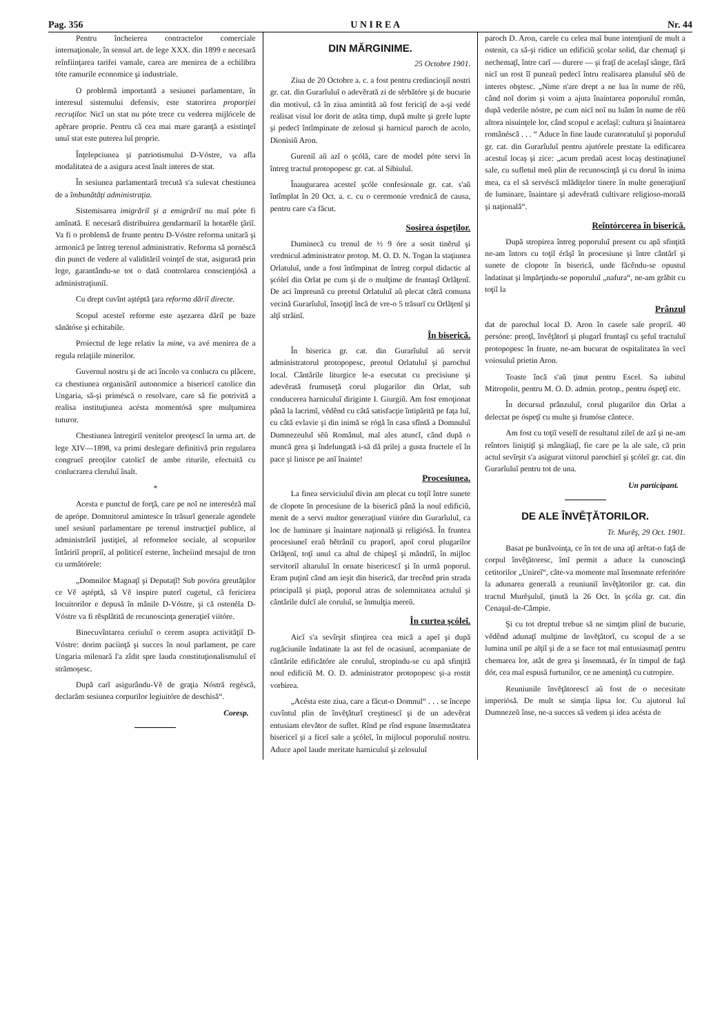Pag. 356 U N I R E A Nr. 44
Pentru încheierea contractelor comerciale internaţionale, în sensul art. de lege XXX. din 1899 e necesară reînfiinţarea tarifei vamale, carea are menirea de a echilibra tóte ramurile economice şi industriale.
O problemă importantă a sesiunei parlamentare, în interesul sistemului defensiv, este statorirea proporţiei recruţilor. Nicĭ un stat nu póte trece cu vederea mijlócele de apĕrare proprie. Pentru că cea mai mare garanţă a esistinţeĭ unuĭ stat este puterea luĭ proprie.
Înţelepciunea şi patriotismului D-Vóstre, va afla modalitatea de a asigura acest înalt interes de stat.
În sesiunea parlamentară trecută s'a sulevat chestiunea de a îmbunătăţi administraţia.
Sistemisarea imigrăriĭ şi a emigrăriĭ nu maĭ póte fi amînată. E necesară distribuirea gendarmariĭ la hotarĕle ţăriĭ. Va fi o problemă de frunte pentru D-Vóstre reforma unitară şi armonică pe întreg terenul administrativ. Reforma să pornéscă din punct de vedere al validităriĭ voinţeĭ de stat, asigurată prin lege, garantându-se tot o dată controlarea conscienţiósă a administraţiuniĭ.
Cu drept cuvînt aştéptă ţara reforma dăriĭ directe.
Scopul acesteĭ reforme este aşezarea dăriĭ pe baze sănătóse şi echitabile.
Proiectul de lege relativ la mine, va avé menirea de a regula relaţiile minerilor.
Guvernul nostru şi de aci încolo va conlucra cu plăcere, ca chestiunea organisăriĭ autonomice a bisericeĭ catolice din Ungaria, să-şi priméscă o resolvare, care să fie potrivită a realisa instituţiunea acésta momentósă spre mulţumirea tuturor.
Chestiunea întregiriĭ venitelor preoţescĭ în urma art. de lege XIV—1898, va primi deslegare definitivă prin regularea congrueĭ preoţilor catolicĭ de ambe riturile, efectuită cu conlucrarea cleruluĭ înalt.
*
Acesta e punctul de forţă, care pe noĭ ne intereséză maĭ de aprópe. Domnitorul amintesce în trăsurĭ generale agendele uneĭ sesiunĭ parlamentare pe terenul instrucţieĭ publice, al administrăriĭ justiţieĭ, al reformelor sociale, al scopurilor întăririĭ propriĭ, al politiceĭ esterne, încheiind mesajul de tron cu următórele:
„Domnilor Magnaţĭ şi Deputaţĭ! Sub povóra greutăţilor ce Vĕ aştéptă, să Vĕ inspire puterĭ cugetul, că fericirea locuitorilor e depusă în mânile D-Vóstre, şi că ostenéla D-Vóstre va fi rĕsplătită de recunoscinţa generaţieĭ viitóre.
Binecuvîntarea ceriuluĭ o cerem asupra activităţiĭ D-Vóstre: dorim paciinţă şi succes în noul parlament, pe care Ungaria milenară l'a zîdit spre lauda constituţionalismuluĭ eĭ strămoşesc.
După carĭ asigurându-Vĕ de graţia Nóstră regéscă, declarăm sesiunea corpurilor legiuitóre de deschisă“.
Coresp.
DIN MĂRGINIME.
25 Octobre 1901.
Ziua de 20 Octobre a. c. a fost pentru credincioşiĭ nostri gr. cat. din Gurarîuluĭ o adevĕrată zi de sĕrbătóre şi de bucurie din motivul, că în ziua amintită aŭ fost fericiţĭ de a-şi vedé realisat visul lor dorit de atâta timp, după multe şi greIe lupte şi pedecĭ întîmpinate de zelosul şi harnicul paroch de acolo, Dionisiŭ Aron.
Gureniĭ aŭ azĭ o şcólă, care de model póte servi în întreg tractul protopopesc gr. cat. al Sibiuluĭ.
Înaugurarea acesteĭ şcóle confesionale gr. cat. s'aŭ întîmplat în 20 Oct. a. c. cu o ceremonie vrednică de causa, pentru care s'a făcut.
Sosirea óspeţilor.
Duminecă cu trenul de ½ 9 óre a sosit tinĕrul şi vrednicul administrator protop. M. O. D. N. Togan la staţiunea Orlatuluĭ, unde a fost întîmpinat de întreg corpul didactic al şcóleĭ din Orlat pe cum şi de o mulţime de fruntaşĭ Orlăţenĭ. De aci împreună cu preotul Orlatuluĭ aŭ plecat cătră comuna vecină Gurarîuluĭ, însoţiţĭ încă de vre-o 5 trăsurĭ cu Orlăţenĭ şi alţĭ străinĭ.
În biserică.
În biserica gr. cat. din Gurarîuluĭ aŭ servit administratorul protopopesc, preotul Orlatuluĭ şi parochul local. Cântările liturgice le-a esecutat cu precisiune şi adevĕrată frumuseţă corul plugarilor din Orlat, sub conducerea harniculuĭ diriginte I. Giurgiŭ. Am fost emoţionat până la lacrimĭ, vĕdênd cu câtă satisfacţie întipărită pe faţa luĭ, cu câtă evlavie şi din inimă se rógă în casa sfîntă a Domnuluĭ Dumnezeuluĭ sĕŭ Românul, maĭ ales atuncĭ, când după o muncă grea şi îndelungată i-să dă prilej a gusta fructele eĭ în pace şi linisce pe anĭ înainte!
Procesiunea.
La finea serviciuluĭ divin am plecat cu toţiĭ între sunete de clopote în procesiune de la biserică până la noul edificiŭ, menit de a servi multor generaţiunĭ viitóre din Gurarîuluĭ, ca loc de luminare şi înaintare naţională şi religiósă. În fruntea procesiuneĭ eraŭ bĕtrâniĭ cu praporĭ, apoĭ corul plugarilor Orlăţenĭ, toţĭ unul ca altul de chipeşĭ şi mândriĭ, în mijloc servitoriĭ altaruluĭ în ornate bisericescĭ şi în urmă poporul. Eram puţinĭ când am ieşit din biserică, dar trecênd prin strada principală şi piaţă, poporul atras de solemnitatea actuluĭ şi cântările dulcĭ ale coruluĭ, se înmulţia mereŭ.
În curtea şcóleĭ.
Aicĭ s'a sevîrşit sfinţirea cea mică a apeĭ şi după rugăciunile îndatinate la ast fel de ocasiunĭ, acompaniate de cântările edificătóre ale coruluĭ, stropindu-se cu apă sfinţită noul edificiŭ M. O. D. administrator protopopesc şi-a rostit vorbirea.
„Acésta este ziua, care a făcut-o Domnul“ . . . se începe cuvîntul plin de învĕţăturĭ creştinescĭ şi de un adevĕrat entusiam elevător de suflet. Rînd pe rînd espune însemnătatea bisericeĭ şi a ficeĭ sale a şcóleĭ, în mijlocul poporuluĭ nostru. Aduce apoĭ laude meritate harniculuĭ şi zelosuluĭ
paroch D. Aron, carele cu celea maĭ bune intenţiunĭ de mult a ostenit, ca să-şi ridice un edificiŭ şcolar solid, dar chemaţĭ şi nechemaţĭ, între carĭ — durere — şi fraţĭ de acelaşĭ sânge, fără nicĭ un rost îĭ puneaŭ pedecĭ întru realisarea planuluĭ sĕŭ de interes obştesc. „Nime n'are drept a ne lua în nume de rĕŭ, când noĭ dorim şi voim a ajuta înaintarea poporuluĭ român, după vederile nóstre, pe cum nicĭ noĭ nu luăm în nume de rĕŭ altora nisuinţele lor, când scopul e acelaşĭ: cultura şi înaintarea românéscă . . . “ Aduce în fine laude curatoratuluĭ şi poporuluĭ gr. cat. din Gurarîuluĭ pentru ajutórele prestate la edificarea acestuĭ locaş şi zice: „acum predaŭ acest locaş destinaţiuneĭ sale, cu sufletul meŭ plin de recunoscinţă şi cu dorul în inima mea, ca el să servéscă mlădiţelor tinere în multe generaţiunĭ de luminare, înaintare şi adevĕrată cultivare religioso-morală şi naţională“.
Reîntórcerea în biserică.
După stropirea întreg poporuluĭ present cu apă sfinţită ne-am întors cu toţiĭ érăşĭ în procesiune şi între cântărĭ şi sunete de clopote în biserică, unde făcêndu-se opustul îndatinat şi împărţindu-se poporuluĭ „nafura“, ne-am grăbit cu toţiĭ la
Prânzul
dat de parochul local D. Aron în casele sale propriĭ. 40 persóne: preoţĭ, învĕţătorĭ şi plugarĭ fruntaşĭ cu şefuĭ tractuluĭ protopopesc în frunte, ne-am bucurat de ospitalitatea în vecĭ voiosuluĭ prietin Aron.
Toaste încă s'aŭ ţinut pentru Escel. Sa iubitul Mitropolit, pentru M. O. D. admin. protop., pentru óspeţĭ etc.
În decursul prânzuluĭ, corul plugarilor din Orlat a delectat pe óspeţĭ cu multe şi frumóse cântece.
Am fost cu toţiĭ veselĭ de resultatul zileĭ de azĭ şi ne-am reîntors liniştiţĭ şi mângâiaţĭ, fie care pe la ale sale, că prin actul sevîrşit s'a asigurat viitorul parochieĭ şi şcóleĭ gr. cat. din Gurarîuluĭ pentru tot de una.
Un participant.
DE ALE ÎNVĔŢĂTORILOR.
Tr. Murĕş, 29 Oct. 1901.
Basat pe bunăvoinţa, ce în tot de una aţĭ arĕtat-o faţă de corpul învĕţătoresc, îmĭ permit a aduce la cunoscinţă cetitorilor „Unireĭ“, câte-va momente maĭ însemnate referitóre la adunarea generală a reuniuniĭ învĕţătorilor gr. cat. din tractul Murĕşuluĭ, ţinută la 26 Oct. în şcóla gr. cat. din Cenaşul-de-Câmpie.
Şi cu tot dreptul trebue să ne simţim plinĭ de bucurie, vĕdênd adunaţĭ mulţime de învĕţătorĭ, cu scopul de a se lumina uniĭ pe alţiĭ şi de a se face tot maĭ entusiasmaţĭ pentru chemarea lor, atât de grea şi însemnată, ér în timpul de faţă dór, cea maĭ espusă furtunilor, ce ne ameninţă cu cutropire.
Reuniunile învĕţătorescĭ aŭ fost de o necesitate imperiósă. De mult se simţia lipsa lor. Cu ajutorul luĭ Dumnezeŭ înse, ne-a succes să vedem şi idea acésta de